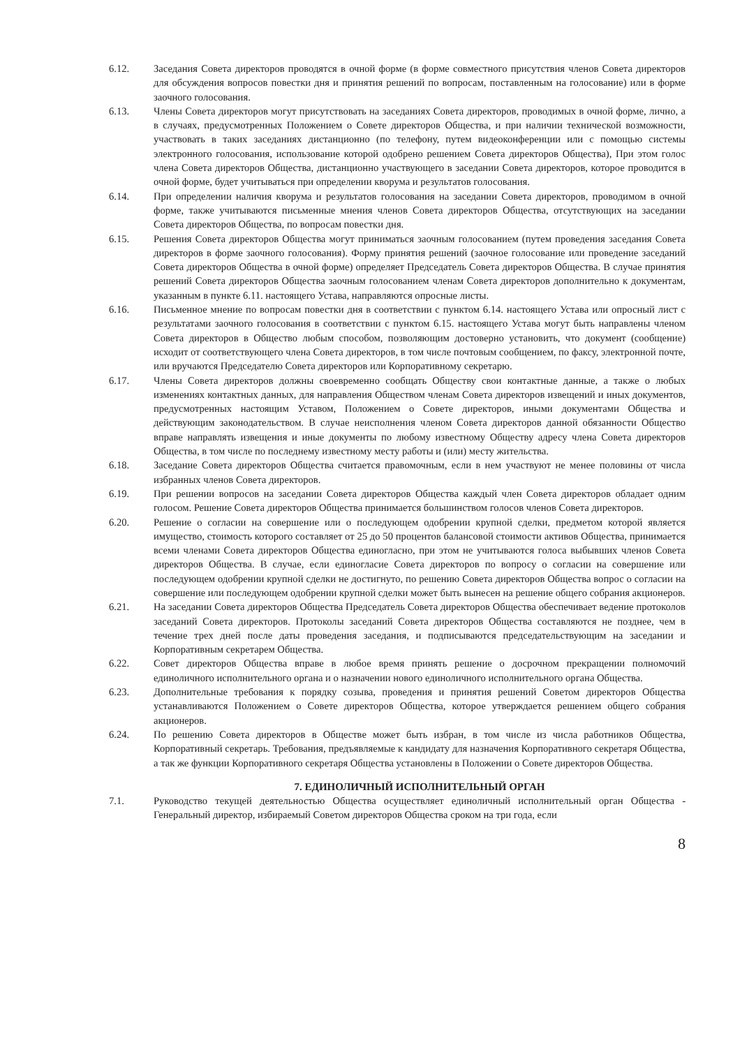6.12. Заседания Совета директоров проводятся в очной форме (в форме совместного присутствия членов Совета директоров для обсуждения вопросов повестки дня и принятия решений по вопросам, поставленным на голосование) или в форме заочного голосования.
6.13. Члены Совета директоров могут присутствовать на заседаниях Совета директоров, проводимых в очной форме, лично, а в случаях, предусмотренных Положением о Совете директоров Общества, и при наличии технической возможности, участвовать в таких заседаниях дистанционно (по телефону, путем видеоконференции или с помощью системы электронного голосования, использование которой одобрено решением Совета директоров Общества), При этом голос члена Совета директоров Общества, дистанционно участвующего в заседании Совета директоров, которое проводится в очной форме, будет учитываться при определении кворума и результатов голосования.
6.14. При определении наличия кворума и результатов голосования на заседании Совета директоров, проводимом в очной форме, также учитываются письменные мнения членов Совета директоров Общества, отсутствующих на заседании Совета директоров Общества, по вопросам повестки дня.
6.15. Решения Совета директоров Общества могут приниматься заочным голосованием (путем проведения заседания Совета директоров в форме заочного голосования). Форму принятия решений (заочное голосование или проведение заседаний Совета директоров Общества в очной форме) определяет Председатель Совета директоров Общества. В случае принятия решений Совета директоров Общества заочным голосованием членам Совета директоров дополнительно к документам, указанным в пункте 6.11. настоящего Устава, направляются опросные листы.
6.16. Письменное мнение по вопросам повестки дня в соответствии с пунктом 6.14. настоящего Устава или опросный лист с результатами заочного голосования в соответствии с пунктом 6.15. настоящего Устава могут быть направлены членом Совета директоров в Общество любым способом, позволяющим достоверно установить, что документ (сообщение) исходит от соответствующего члена Совета директоров, в том числе почтовым сообщением, по факсу, электронной почте, или вручаются Председателю Совета директоров или Корпоративному секретарю.
6.17. Члены Совета директоров должны своевременно сообщать Обществу свои контактные данные, а также о любых изменениях контактных данных, для направления Обществом членам Совета директоров извещений и иных документов, предусмотренных настоящим Уставом, Положением о Совете директоров, иными документами Общества и действующим законодательством. В случае неисполнения членом Совета директоров данной обязанности Общество вправе направлять извещения и иные документы по любому известному Обществу адресу члена Совета директоров Общества, в том числе по последнему известному месту работы и (или) месту жительства.
6.18. Заседание Совета директоров Общества считается правомочным, если в нем участвуют не менее половины от числа избранных членов Совета директоров.
6.19. При решении вопросов на заседании Совета директоров Общества каждый член Совета директоров обладает одним голосом. Решение Совета директоров Общества принимается большинством голосов членов Совета директоров.
6.20. Решение о согласии на совершение или о последующем одобрении крупной сделки, предметом которой является имущество, стоимость которого составляет от 25 до 50 процентов балансовой стоимости активов Общества, принимается всеми членами Совета директоров Общества единогласно, при этом не учитываются голоса выбывших членов Совета директоров Общества. В случае, если единогласие Совета директоров по вопросу о согласии на совершение или последующем одобрении крупной сделки не достигнуто, по решению Совета директоров Общества вопрос о согласии на совершение или последующем одобрении крупной сделки может быть вынесен на решение общего собрания акционеров.
6.21. На заседании Совета директоров Общества Председатель Совета директоров Общества обеспечивает ведение протоколов заседаний Совета директоров. Протоколы заседаний Совета директоров Общества составляются не позднее, чем в течение трех дней после даты проведения заседания, и подписываются председательствующим на заседании и Корпоративным секретарем Общества.
6.22. Совет директоров Общества вправе в любое время принять решение о досрочном прекращении полномочий единоличного исполнительного органа и о назначении нового единоличного исполнительного органа Общества.
6.23. Дополнительные требования к порядку созыва, проведения и принятия решений Советом директоров Общества устанавливаются Положением о Совете директоров Общества, которое утверждается решением общего собрания акционеров.
6.24. По решению Совета директоров в Обществе может быть избран, в том числе из числа работников Общества, Корпоративный секретарь. Требования, предъявляемые к кандидату для назначения Корпоративного секретаря Общества, а так же функции Корпоративного секретаря Общества установлены в Положении о Совете директоров Общества.
7. ЕДИНОЛИЧНЫЙ ИСПОЛНИТЕЛЬНЫЙ ОРГАН
7.1. Руководство текущей деятельностью Общества осуществляет единоличный исполнительный орган Общества - Генеральный директор, избираемый Советом директоров Общества сроком на три года, если
8